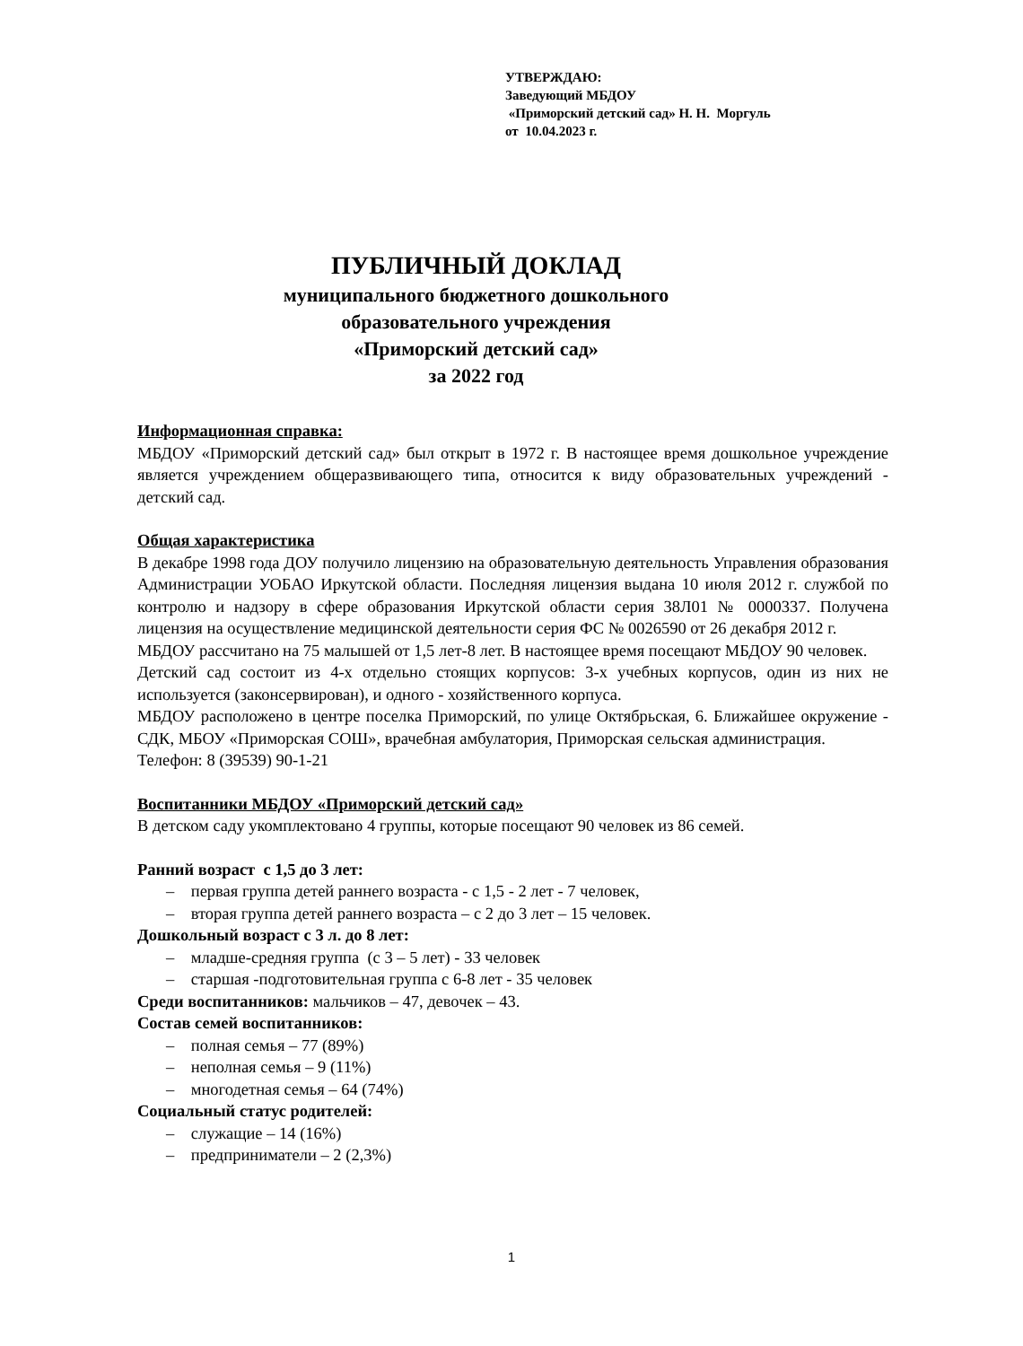УТВЕРЖДАЮ:
Заведующий МБДОУ
«Приморский детский сад» Н. Н. Моргуль
от 10.04.2023 г.
ПУБЛИЧНЫЙ ДОКЛАД
муниципального бюджетного дошкольного
образовательного учреждения
«Приморский детский сад»
за 2022 год
Информационная справка:
МБДОУ «Приморский детский сад» был открыт в 1972 г. В настоящее время дошкольное учреждение является учреждением общеразвивающего типа, относится к виду образовательных учреждений - детский сад.
Общая характеристика
В декабре 1998 года ДОУ получило лицензию на образовательную деятельность Управления образования Администрации УОБАО Иркутской области. Последняя лицензия выдана 10 июля 2012 г. службой по контролю и надзору в сфере образования Иркутской области серия 38Л01 № 0000337. Получена лицензия на осуществление медицинской деятельности серия ФС № 0026590 от 26 декабря 2012 г.
МБДОУ рассчитано на 75 малышей от 1,5 лет-8 лет. В настоящее время посещают МБДОУ 90 человек.
Детский сад состоит из 4-х отдельно стоящих корпусов: 3-х учебных корпусов, один из них не используется (законсервирован), и одного - хозяйственного корпуса.
МБДОУ расположено в центре поселка Приморский, по улице Октябрьская, 6. Ближайшее окружение - СДК, МБОУ «Приморская СОШ», врачебная амбулатория, Приморская сельская администрация.
Телефон: 8 (39539) 90-1-21
Воспитанники МБДОУ «Приморский детский сад»
В детском саду укомплектовано 4 группы, которые посещают 90 человек из 86 семей.
Ранний возраст с 1,5 до 3 лет:
– первая группа детей раннего возраста - с 1,5 - 2 лет - 7 человек,
– вторая группа детей раннего возраста – с 2 до 3 лет – 15 человек.
Дошкольный возраст с 3 л. до 8 лет:
– младше-средняя группа (с 3 – 5 лет) - 33 человек
– старшая -подготовительная группа с 6-8 лет - 35 человек
Среди воспитанников: мальчиков – 47, девочек – 43.
Состав семей воспитанников:
– полная семья – 77 (89%)
– неполная семья – 9 (11%)
– многодетная семья – 64 (74%)
Социальный статус родителей:
– служащие – 14 (16%)
– предприниматели – 2 (2,3%)
1